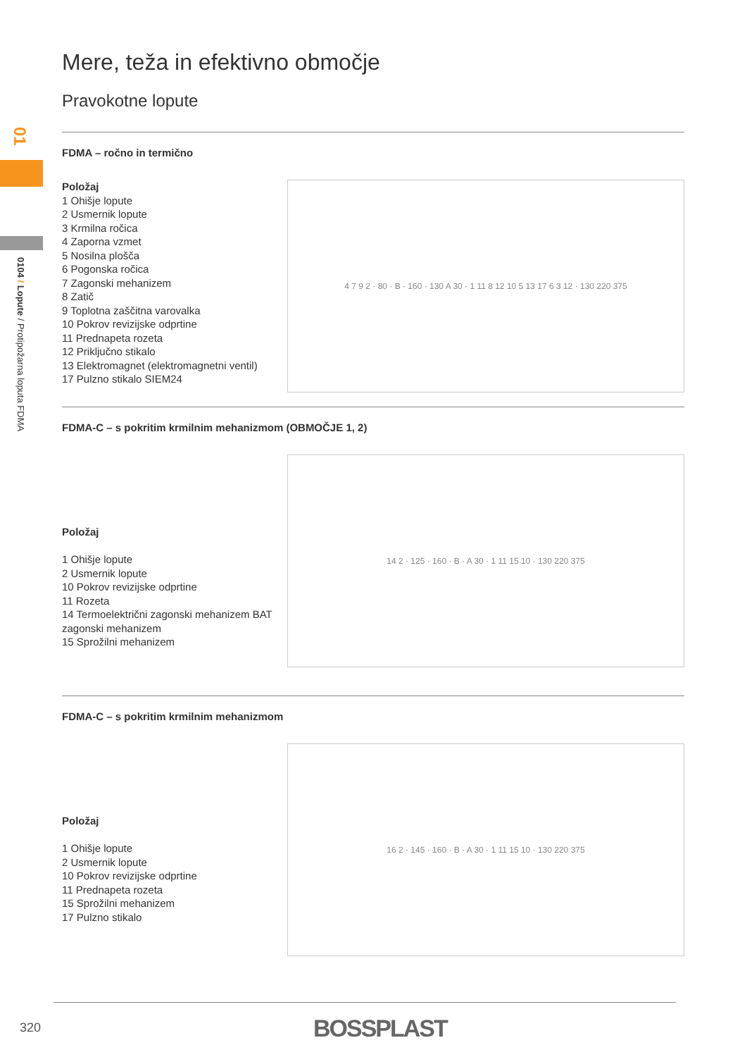01
0104 / Lopute / Protipožarna loputa FDMA
Mere, teža in efektivno območje
Pravokotne lopute
FDMA – ročno in termično
Položaj
1 Ohišje lopute
2 Usmernik lopute
3 Krmilna ročica
4 Zaporna vzmet
5 Nosilna plošča
6 Pogonska ročica
7 Zagonski mehanizem
8 Zatič
9 Toplotna zaščitna varovalka
10 Pokrov revizijske odprtine
11 Prednapeta rozeta
12 Priključno stikalo
13 Elektromagnet (elektromagnetni ventil)
17 Pulzno stikalo SIEM24
4 7 9 2 · 80 · B · 160 · 130 A 30 · 1 11 8 12 10 5 13 17 6 3 12 · 130 220 375
FDMA-C – s pokritim krmilnim mehanizmom (OBMOČJE 1, 2)
Položaj
1 Ohišje lopute
2 Usmernik lopute
10 Pokrov revizijske odprtine
11 Rozeta
14 Termoelektrični zagonski mehanizem BAT zagonski mehanizem
15 Sprožilni mehanizem
14 2 · 125 · 160 · B · A 30 · 1 11 15 10 · 130 220 375
FDMA-C – s pokritim krmilnim mehanizmom
Položaj
1 Ohišje lopute
2 Usmernik lopute
10 Pokrov revizijske odprtine
11 Prednapeta rozeta
15 Sprožilni mehanizem
17 Pulzno stikalo
16 2 · 145 · 160 · B · A 30 · 1 11 15 10 · 130 220 375
320 BOSSPLAST